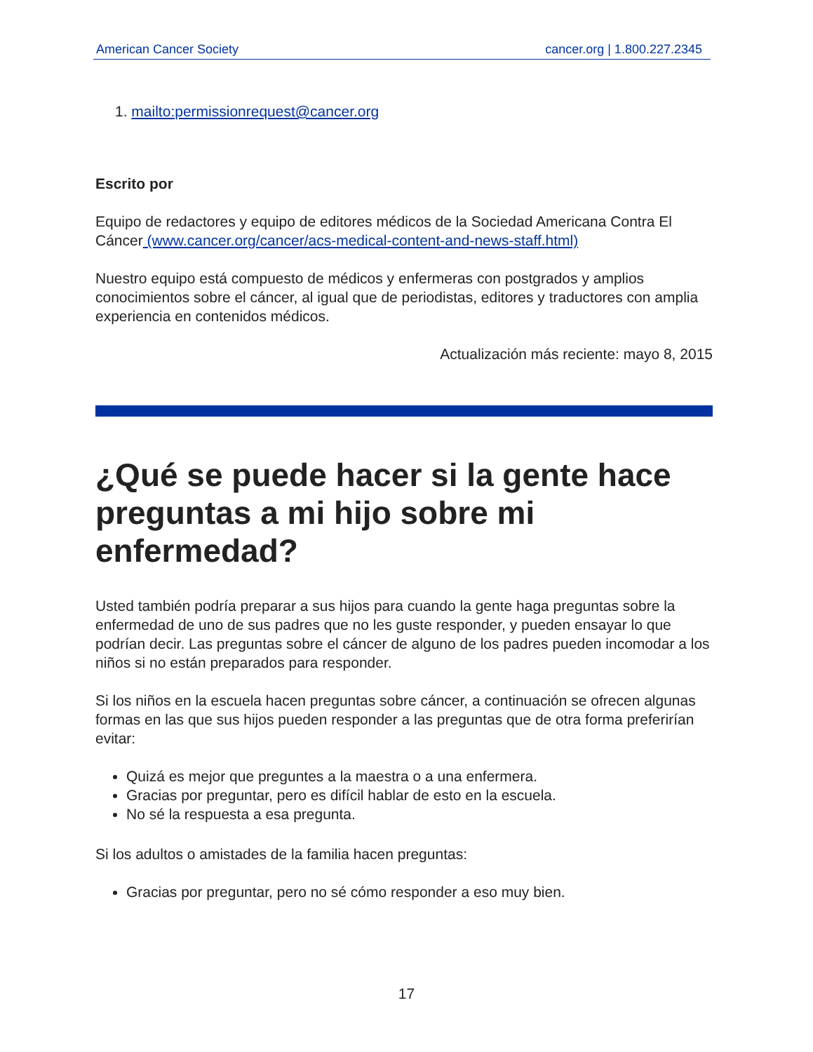American Cancer Society cancer.org | 1.800.227.2345
1. mailto:permissionrequest@cancer.org
Escrito por
Equipo de redactores y equipo de editores médicos de la Sociedad Americana Contra El Cáncer (www.cancer.org/cancer/acs-medical-content-and-news-staff.html)
Nuestro equipo está compuesto de médicos y enfermeras con postgrados y amplios conocimientos sobre el cáncer, al igual que de periodistas, editores y traductores con amplia experiencia en contenidos médicos.
Actualización más reciente: mayo 8, 2015
¿Qué se puede hacer si la gente hace preguntas a mi hijo sobre mi enfermedad?
Usted también podría preparar a sus hijos para cuando la gente haga preguntas sobre la enfermedad de uno de sus padres que no les guste responder, y pueden ensayar lo que podrían decir. Las preguntas sobre el cáncer de alguno de los padres pueden incomodar a los niños si no están preparados para responder.
Si los niños en la escuela hacen preguntas sobre cáncer, a continuación se ofrecen algunas formas en las que sus hijos pueden responder a las preguntas que de otra forma preferirían evitar:
Quizá es mejor que preguntes a la maestra o a una enfermera.
Gracias por preguntar, pero es difícil hablar de esto en la escuela.
No sé la respuesta a esa pregunta.
Si los adultos o amistades de la familia hacen preguntas:
Gracias por preguntar, pero no sé cómo responder a eso muy bien.
17